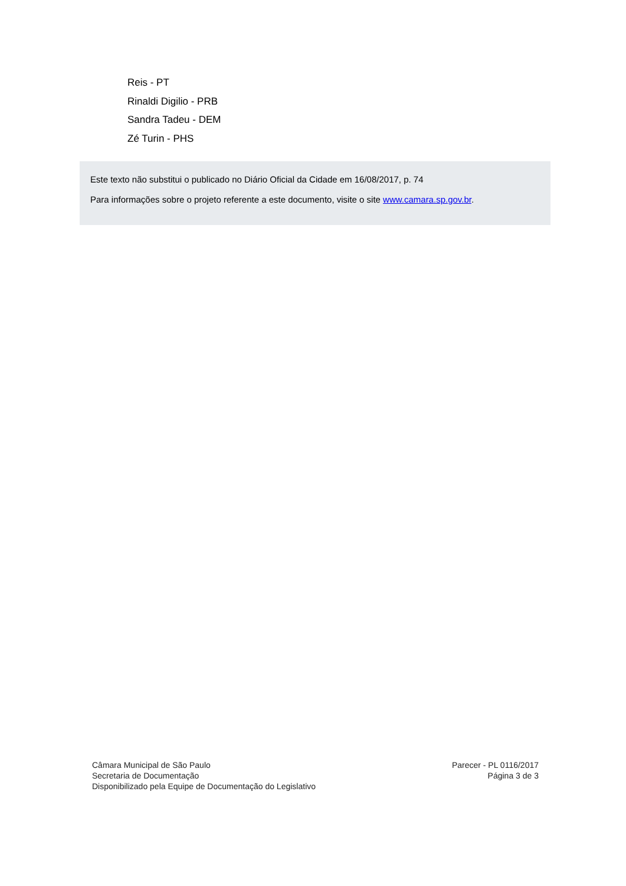Reis - PT
Rinaldi Digilio - PRB
Sandra Tadeu - DEM
Zé Turin - PHS
Este texto não substitui o publicado no Diário Oficial da Cidade em 16/08/2017, p. 74
Para informações sobre o projeto referente a este documento, visite o site www.camara.sp.gov.br.
Câmara Municipal de São Paulo
Secretaria de Documentação
Disponibilizado pela Equipe de Documentação do Legislativo
Parecer - PL 0116/2017
Página 3 de 3